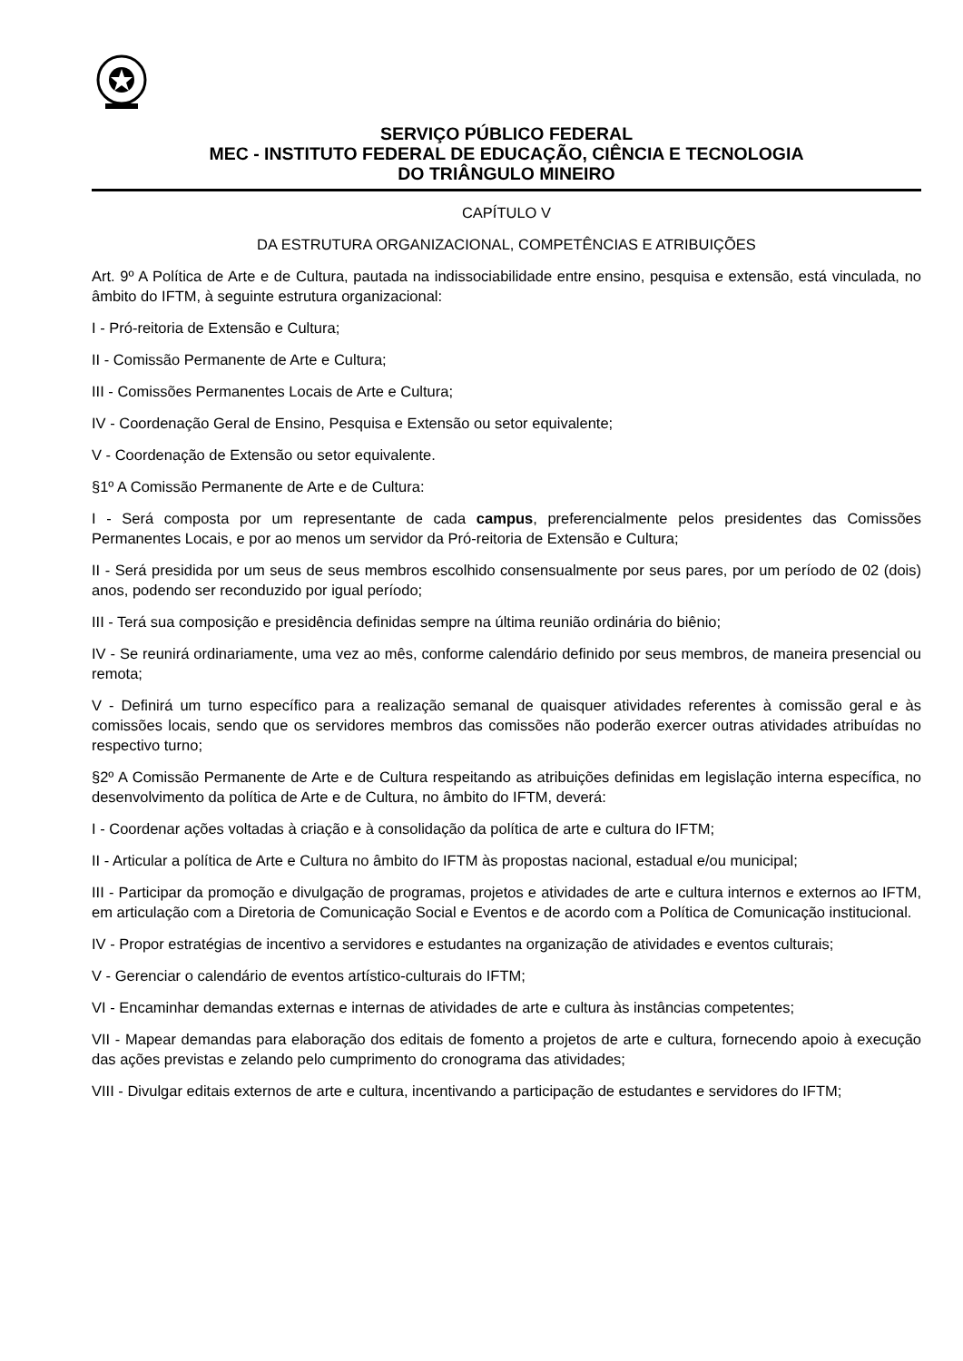SERVIÇO PÚBLICO FEDERAL
MEC - INSTITUTO FEDERAL DE EDUCAÇÃO, CIÊNCIA E TECNOLOGIA
DO TRIÂNGULO MINEIRO
CAPÍTULO V
DA ESTRUTURA ORGANIZACIONAL, COMPETÊNCIAS E ATRIBUIÇÕES
Art. 9º A Política de Arte e de Cultura, pautada na indissociabilidade entre ensino, pesquisa e extensão, está vinculada, no âmbito do IFTM, à seguinte estrutura organizacional:
I - Pró-reitoria de Extensão e Cultura;
II - Comissão Permanente de Arte e Cultura;
III - Comissões Permanentes Locais de Arte e Cultura;
IV - Coordenação Geral de Ensino, Pesquisa e Extensão ou setor equivalente;
V - Coordenação de Extensão ou setor equivalente.
§1º A Comissão Permanente de Arte e de Cultura:
I - Será composta por um representante de cada campus, preferencialmente pelos presidentes das Comissões Permanentes Locais, e por ao menos um servidor da Pró-reitoria de Extensão e Cultura;
II - Será presidida por um seus de seus membros escolhido consensualmente por seus pares, por um período de 02 (dois) anos, podendo ser reconduzido por igual período;
III - Terá sua composição e presidência definidas sempre na última reunião ordinária do biênio;
IV - Se reunirá ordinariamente, uma vez ao mês, conforme calendário definido por seus membros, de maneira presencial ou remota;
V - Definirá um turno específico para a realização semanal de quaisquer atividades referentes à comissão geral e às comissões locais, sendo que os servidores membros das comissões não poderão exercer outras atividades atribuídas no respectivo turno;
§2º A Comissão Permanente de Arte e de Cultura respeitando as atribuições definidas em legislação interna específica, no desenvolvimento da política de Arte e de Cultura, no âmbito do IFTM, deverá:
I - Coordenar ações voltadas à criação e à consolidação da política de arte e cultura do IFTM;
II - Articular a política de Arte e Cultura no âmbito do IFTM às propostas nacional, estadual e/ou municipal;
III - Participar da promoção e divulgação de programas, projetos e atividades de arte e cultura internos e externos ao IFTM, em articulação com a Diretoria de Comunicação Social e Eventos e de acordo com a Política de Comunicação institucional.
IV - Propor estratégias de incentivo a servidores e estudantes na organização de atividades e eventos culturais;
V - Gerenciar o calendário de eventos artístico-culturais do IFTM;
VI - Encaminhar demandas externas e internas de atividades de arte e cultura às instâncias competentes;
VII - Mapear demandas para elaboração dos editais de fomento a projetos de arte e cultura, fornecendo apoio à execução das ações previstas e zelando pelo cumprimento do cronograma das atividades;
VIII - Divulgar editais externos de arte e cultura, incentivando a participação de estudantes e servidores do IFTM;